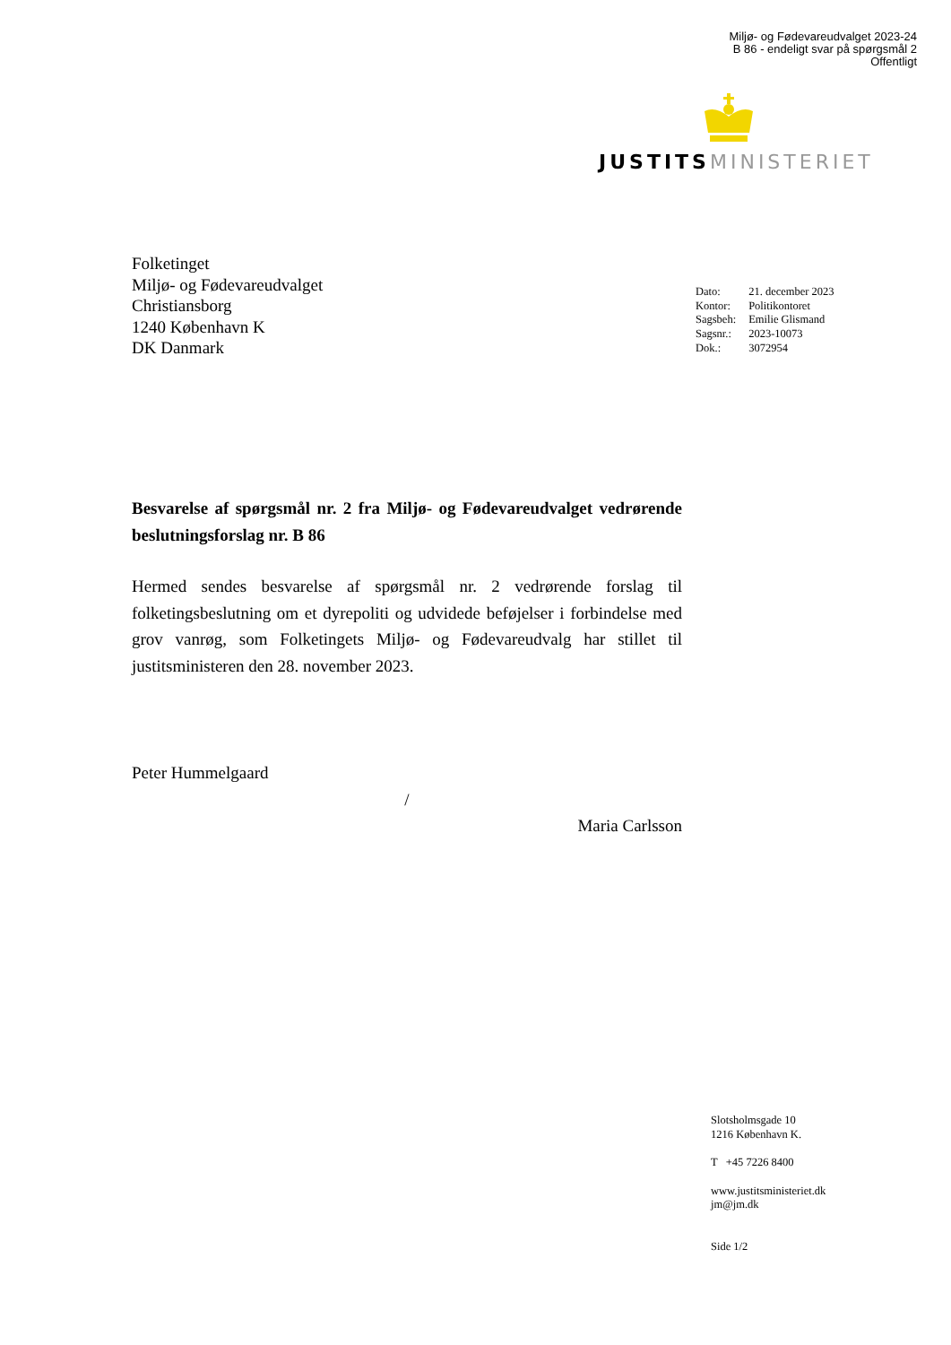Miljø- og Fødevareudvalget 2023-24
B 86 - endeligt svar på spørgsmål 2
Offentligt
JUSTITS MINISTERIET
Folketinget
Miljø- og Fødevareudvalget
Christiansborg
1240 København K
DK Danmark
| Dato: | 21. december 2023 |
| Kontor: | Politikontoret |
| Sagsbeh: | Emilie Glismand |
| Sagsnr.: | 2023-10073 |
| Dok.: | 3072954 |
Besvarelse af spørgsmål nr. 2 fra Miljø- og Fødevareudvalget vedrørende beslutningsforslag nr. B 86
Hermed sendes besvarelse af spørgsmål nr. 2 vedrørende forslag til folketingsbeslutning om et dyrepoliti og udvidede beføjelser i forbindelse med grov vanrøg, som Folketingets Miljø- og Fødevareudvalg har stillet til justitsministeren den 28. november 2023.
Peter Hummelgaard
/
Maria Carlsson
Slotsholmsgade 10
1216 København K.
T +45 7226 8400
www.justitsministeriet.dk
jm@jm.dk
Side 1/2